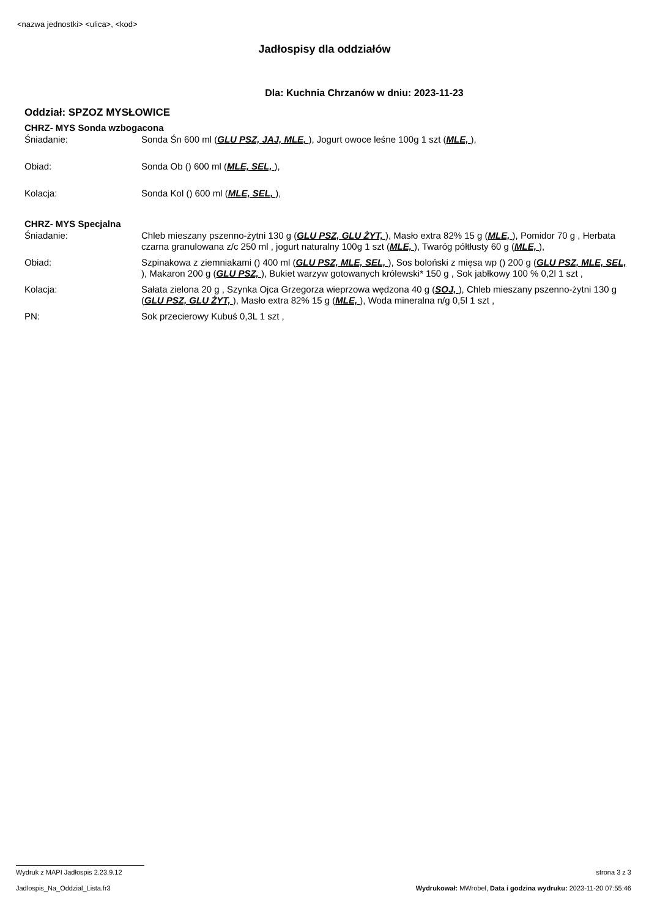<nazwa jednostki> <ulica>, <kod>
Jadłospisy dla oddziałów
Dla: Kuchnia Chrzanów w dniu: 2023-11-23
Oddział: SPZOZ MYSŁOWICE
CHRZ- MYS Sonda wzbogacona
| Śniadanie: | Sonda Śn 600 ml ( GLU PSZ, JAJ, MLE, ), Jogurt owoce leśne 100g 1 szt ( MLE, ), |
| Obiad: | Sonda Ob () 600 ml ( MLE, SEL, ), |
| Kolacja: | Sonda Kol () 600 ml ( MLE, SEL, ), |
CHRZ- MYS Specjalna
| Śniadanie: | Chleb mieszany pszenno-żytni 130 g ( GLU PSZ, GLU ŻYT, ), Masło extra 82% 15 g ( MLE, ), Pomidor 70 g , Herbata czarna granulowana z/c 250 ml , jogurt naturalny 100g 1 szt ( MLE, ), Twaróg półtłusty 60 g ( MLE, ), |
| Obiad: | Szpinakowa z ziemniakami () 400 ml ( GLU PSZ, MLE, SEL, ), Sos boloński z mięsa wp () 200 g ( GLU PSZ, MLE, SEL, ), Makaron 200 g ( GLU PSZ, ), Bukiet warzyw gotowanych królewski* 150 g , Sok jabłkowy 100 % 0,2l 1 szt , |
| Kolacja: | Sałata zielona 20 g , Szynka Ojca Grzegorza wieprzowa wędzona 40 g ( SOJ, ), Chleb mieszany pszenno-żytni 130 g ( GLU PSZ, GLU ŻYT, ), Masło extra 82% 15 g ( MLE, ), Woda mineralna n/g 0,5l 1 szt , |
| PN: | Sok przecierowy Kubuś 0,3L 1 szt , |
Wydruk z MAPI Jadłospis 2.23.9.12 strona 3 z 3
Jadlospis_Na_Oddzial_Lista.fr3 Wydrukował: MWrobel, Data i godzina wydruku: 2023-11-20 07:55:46